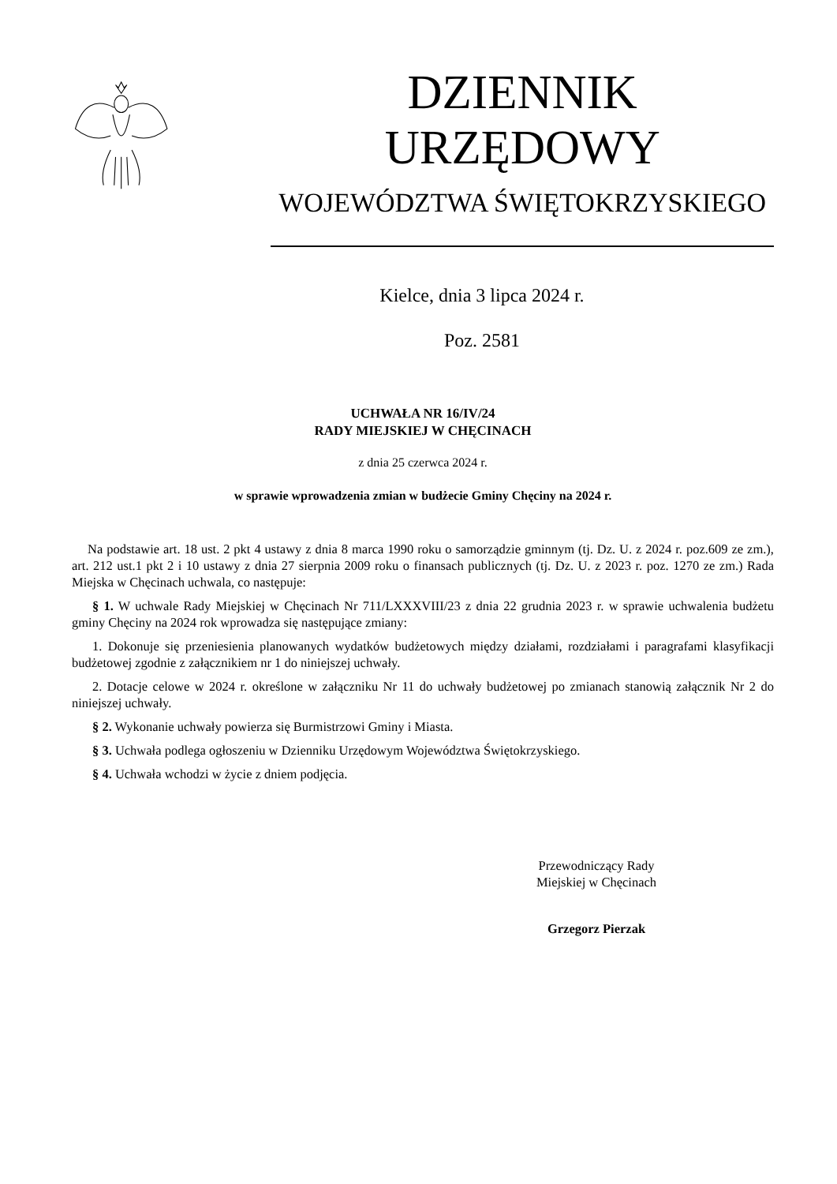DZIENNIK URZĘDOWY
WOJEWÓDZTWA ŚWIĘTOKRZYSKIEGO
Kielce, dnia 3 lipca 2024 r.
Poz. 2581
UCHWAŁA NR 16/IV/24
RADY MIEJSKIEJ W CHĘCINACH
z dnia 25 czerwca 2024 r.
w sprawie wprowadzenia zmian w budżecie Gminy Chęciny na 2024 r.
Na podstawie art. 18 ust. 2 pkt 4 ustawy z dnia 8 marca 1990 roku o samorządzie gminnym (tj. Dz. U. z 2024 r. poz.609 ze zm.), art. 212 ust.1 pkt 2 i 10 ustawy z dnia 27 sierpnia 2009 roku o finansach publicznych (tj. Dz. U. z 2023 r. poz. 1270 ze zm.) Rada Miejska w Chęcinach uchwala, co następuje:
§ 1. W uchwale Rady Miejskiej w Chęcinach Nr 711/LXXXVIII/23 z dnia 22 grudnia 2023 r. w sprawie uchwalenia budżetu gminy Chęciny na 2024 rok wprowadza się następujące zmiany:
1. Dokonuje się przeniesienia planowanych wydatków budżetowych między działami, rozdziałami i paragrafami klasyfikacji budżetowej zgodnie z załącznikiem nr 1 do niniejszej uchwały.
2. Dotacje celowe w 2024 r. określone w załączniku Nr 11 do uchwały budżetowej po zmianach stanowią załącznik Nr 2 do niniejszej uchwały.
§ 2. Wykonanie uchwały powierza się Burmistrzowi Gminy i Miasta.
§ 3. Uchwała podlega ogłoszeniu w Dzienniku Urzędowym Województwa Świętokrzyskiego.
§ 4. Uchwała wchodzi w życie z dniem podjęcia.
Przewodniczący Rady
Miejskiej w Chęcinach
Grzegorz Pierzak